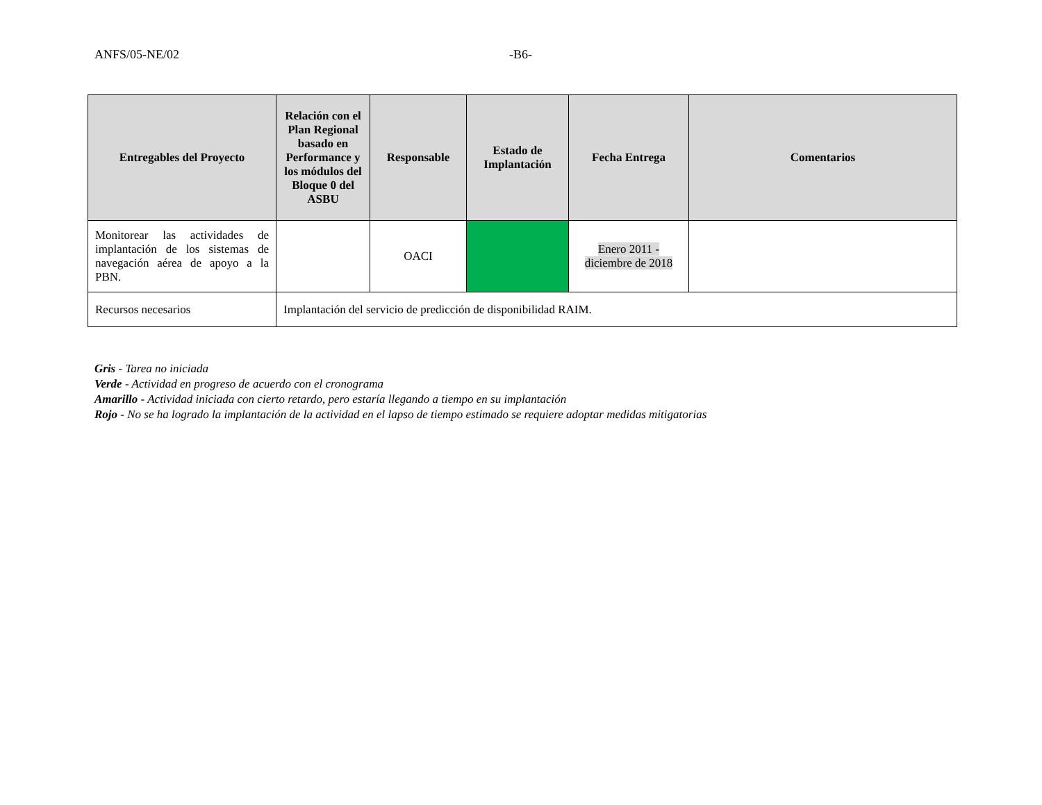ANFS/05-NE/02 -B6-
| Entregables del Proyecto | Relación con el Plan Regional basado en Performance y los módulos del Bloque 0 del ASBU | Responsable | Estado de Implantación | Fecha Entrega | Comentarios |
| --- | --- | --- | --- | --- | --- |
| Monitorear las actividades de implantación de los sistemas de navegación aérea de apoyo a la PBN. | | OACI | | Enero 2011 - diciembre de 2018 | |
| Recursos necesarios | Implantación del servicio de predicción de disponibilidad RAIM. | | | | |
Gris - Tarea no iniciada
Verde - Actividad en progreso de acuerdo con el cronograma
Amarillo - Actividad iniciada con cierto retardo, pero estaría llegando a tiempo en su implantación
Rojo - No se ha logrado la implantación de la actividad en el lapso de tiempo estimado se requiere adoptar medidas mitigatorias